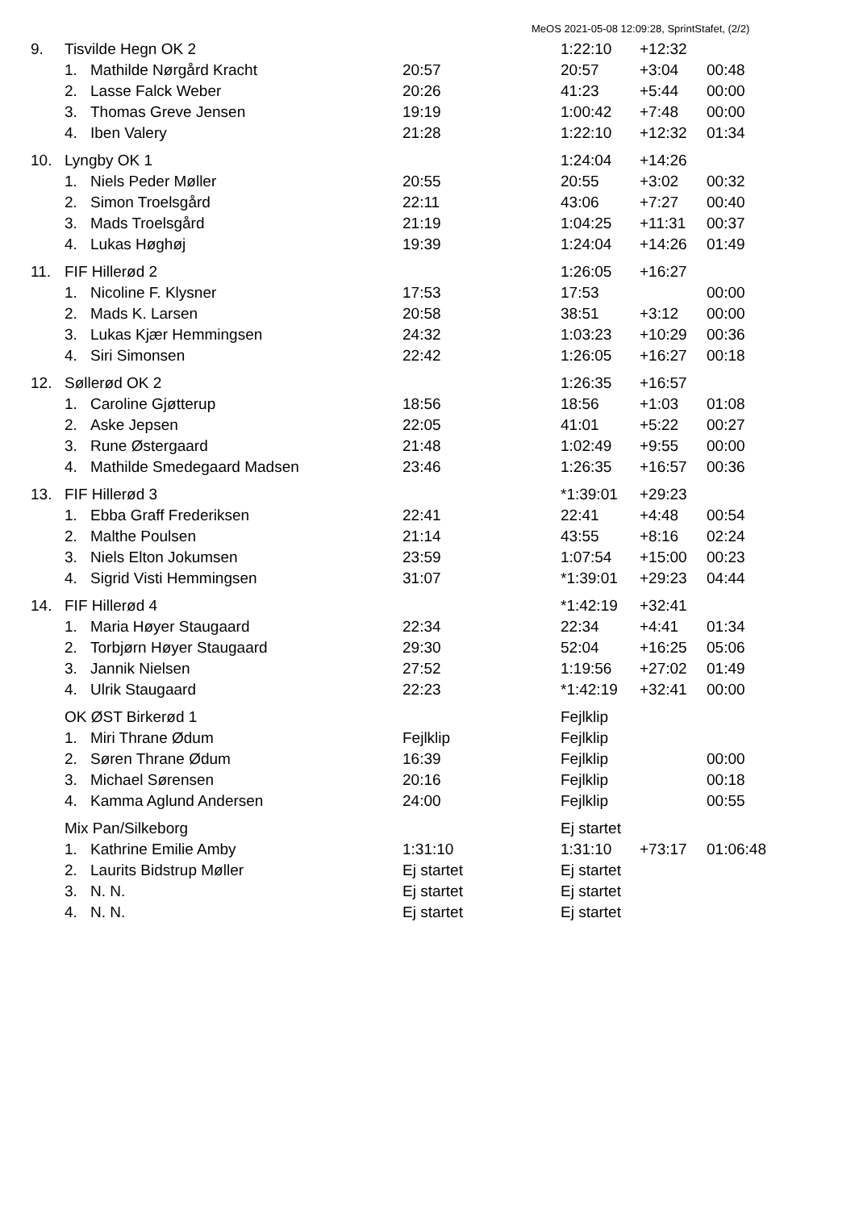MeOS 2021-05-08 12:09:28, SprintStafet, (2/2)
| 9. | Tisvilde Hegn OK 2 | | | 1:22:10 | +12:32 | |
| | 1. | Mathilde Nørgård Kracht | 20:57 | 20:57 | +3:04 | 00:48 |
| | 2. | Lasse Falck Weber | 20:26 | 41:23 | +5:44 | 00:00 |
| | 3. | Thomas Greve Jensen | 19:19 | 1:00:42 | +7:48 | 00:00 |
| | 4. | Iben Valery | 21:28 | 1:22:10 | +12:32 | 01:34 |
| 10. | Lyngby OK 1 | | | 1:24:04 | +14:26 | |
| | 1. | Niels Peder Møller | 20:55 | 20:55 | +3:02 | 00:32 |
| | 2. | Simon Troelsgård | 22:11 | 43:06 | +7:27 | 00:40 |
| | 3. | Mads Troelsgård | 21:19 | 1:04:25 | +11:31 | 00:37 |
| | 4. | Lukas Høghøj | 19:39 | 1:24:04 | +14:26 | 01:49 |
| 11. | FIF Hillerød 2 | | | 1:26:05 | +16:27 | |
| | 1. | Nicoline F. Klysner | 17:53 | 17:53 | | 00:00 |
| | 2. | Mads K. Larsen | 20:58 | 38:51 | +3:12 | 00:00 |
| | 3. | Lukas Kjær Hemmingsen | 24:32 | 1:03:23 | +10:29 | 00:36 |
| | 4. | Siri Simonsen | 22:42 | 1:26:05 | +16:27 | 00:18 |
| 12. | Søllerød OK 2 | | | 1:26:35 | +16:57 | |
| | 1. | Caroline Gjøtterup | 18:56 | 18:56 | +1:03 | 01:08 |
| | 2. | Aske Jepsen | 22:05 | 41:01 | +5:22 | 00:27 |
| | 3. | Rune Østergaard | 21:48 | 1:02:49 | +9:55 | 00:00 |
| | 4. | Mathilde Smedegaard Madsen | 23:46 | 1:26:35 | +16:57 | 00:36 |
| 13. | FIF Hillerød 3 | | | *1:39:01 | +29:23 | |
| | 1. | Ebba Graff Frederiksen | 22:41 | 22:41 | +4:48 | 00:54 |
| | 2. | Malthe Poulsen | 21:14 | 43:55 | +8:16 | 02:24 |
| | 3. | Niels Elton Jokumsen | 23:59 | 1:07:54 | +15:00 | 00:23 |
| | 4. | Sigrid Visti Hemmingsen | 31:07 | *1:39:01 | +29:23 | 04:44 |
| 14. | FIF Hillerød 4 | | | *1:42:19 | +32:41 | |
| | 1. | Maria Høyer Staugaard | 22:34 | 22:34 | +4:41 | 01:34 |
| | 2. | Torbjørn Høyer Staugaard | 29:30 | 52:04 | +16:25 | 05:06 |
| | 3. | Jannik Nielsen | 27:52 | 1:19:56 | +27:02 | 01:49 |
| | 4. | Ulrik Staugaard | 22:23 | *1:42:19 | +32:41 | 00:00 |
| | OK ØST Birkerød 1 | | | Fejlklip | | |
| | 1. | Miri Thrane Ødum | Fejlklip | Fejlklip | | |
| | 2. | Søren Thrane Ødum | 16:39 | Fejlklip | | 00:00 |
| | 3. | Michael Sørensen | 20:16 | Fejlklip | | 00:18 |
| | 4. | Kamma Aglund Andersen | 24:00 | Fejlklip | | 00:55 |
| | Mix Pan/Silkeborg | | | Ej startet | | |
| | 1. | Kathrine Emilie Amby | 1:31:10 | 1:31:10 | +73:17 | 01:06:48 |
| | 2. | Laurits Bidstrup Møller | Ej startet | Ej startet | | |
| | 3. | N. N. | Ej startet | Ej startet | | |
| | 4. | N. N. | Ej startet | Ej startet | | |